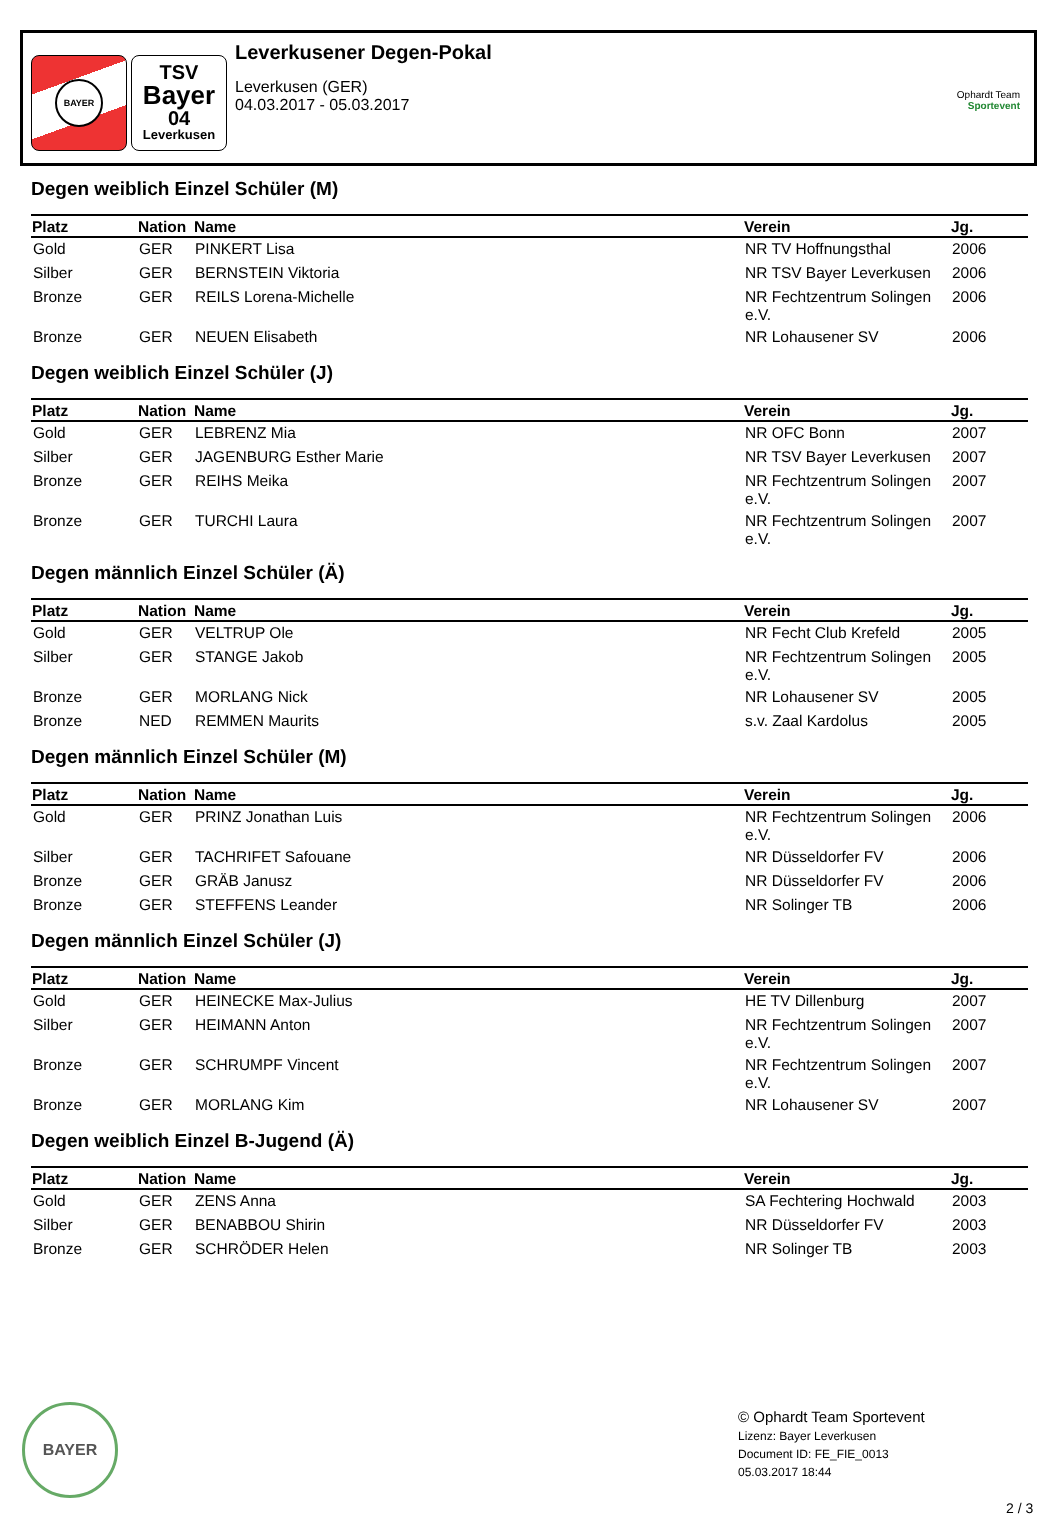BAYER
TSV
Bayer
04
Leverkusen
Leverkusener Degen-Pokal
Leverkusen (GER)
04.03.2017 - 05.03.2017
Ophardt Team
Sportevent
Degen weiblich Einzel Schüler (M)
| Platz | Nation | Name | Verein | Jg. |
| --- | --- | --- | --- | --- |
| Gold | GER | PINKERT Lisa | NR TV Hoffnungsthal | 2006 |
| Silber | GER | BERNSTEIN Viktoria | NR TSV Bayer Leverkusen | 2006 |
| Bronze | GER | REILS Lorena-Michelle | NR Fechtzentrum Solingen e.V. | 2006 |
| Bronze | GER | NEUEN Elisabeth | NR Lohausener SV | 2006 |
Degen weiblich Einzel Schüler (J)
| Platz | Nation | Name | Verein | Jg. |
| --- | --- | --- | --- | --- |
| Gold | GER | LEBRENZ Mia | NR OFC Bonn | 2007 |
| Silber | GER | JAGENBURG Esther Marie | NR TSV Bayer Leverkusen | 2007 |
| Bronze | GER | REIHS Meika | NR Fechtzentrum Solingen e.V. | 2007 |
| Bronze | GER | TURCHI Laura | NR Fechtzentrum Solingen e.V. | 2007 |
Degen männlich Einzel Schüler (Ä)
| Platz | Nation | Name | Verein | Jg. |
| --- | --- | --- | --- | --- |
| Gold | GER | VELTRUP Ole | NR Fecht Club Krefeld | 2005 |
| Silber | GER | STANGE Jakob | NR Fechtzentrum Solingen e.V. | 2005 |
| Bronze | GER | MORLANG Nick | NR Lohausener SV | 2005 |
| Bronze | NED | REMMEN Maurits | s.v. Zaal Kardolus | 2005 |
Degen männlich Einzel Schüler (M)
| Platz | Nation | Name | Verein | Jg. |
| --- | --- | --- | --- | --- |
| Gold | GER | PRINZ Jonathan Luis | NR Fechtzentrum Solingen e.V. | 2006 |
| Silber | GER | TACHRIFET Safouane | NR Düsseldorfer FV | 2006 |
| Bronze | GER | GRÄB Janusz | NR Düsseldorfer FV | 2006 |
| Bronze | GER | STEFFENS Leander | NR Solinger TB | 2006 |
Degen männlich Einzel Schüler (J)
| Platz | Nation | Name | Verein | Jg. |
| --- | --- | --- | --- | --- |
| Gold | GER | HEINECKE Max-Julius | HE TV Dillenburg | 2007 |
| Silber | GER | HEIMANN Anton | NR Fechtzentrum Solingen e.V. | 2007 |
| Bronze | GER | SCHRUMPF Vincent | NR Fechtzentrum Solingen e.V. | 2007 |
| Bronze | GER | MORLANG Kim | NR Lohausener SV | 2007 |
Degen weiblich Einzel B-Jugend (Ä)
| Platz | Nation | Name | Verein | Jg. |
| --- | --- | --- | --- | --- |
| Gold | GER | ZENS Anna | SA Fechtering Hochwald | 2003 |
| Silber | GER | BENABBOU Shirin | NR Düsseldorfer FV | 2003 |
| Bronze | GER | SCHRÖDER Helen | NR Solinger TB | 2003 |
BAYER
© Ophardt Team Sportevent
Lizenz: Bayer Leverkusen
Document ID: FE_FIE_0013
05.03.2017 18:44
2 / 3